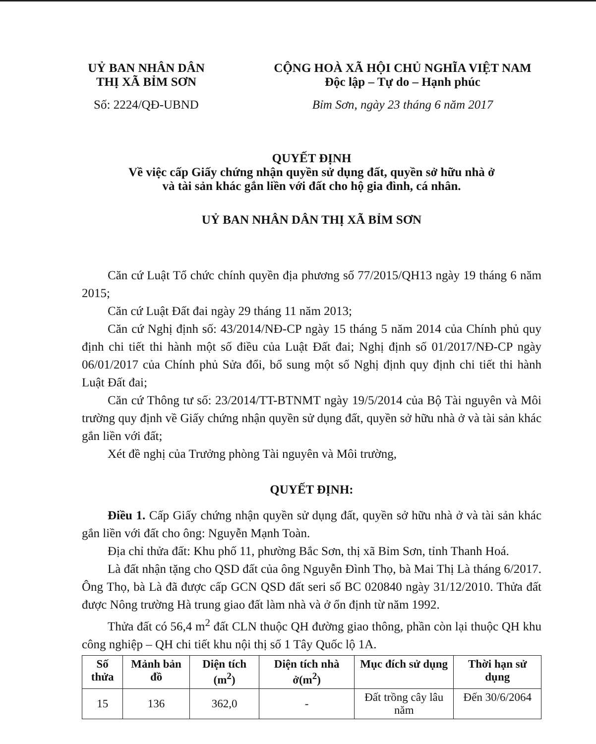UỶ BAN NHÂN DÂN
THỊ XÃ BỈM SƠN
Số: 2224/QĐ-UBND
CỘNG HOÀ XÃ HỘI CHỦ NGHĨA VIỆT NAM
Độc lập – Tự do – Hạnh phúc
Bỉm Sơn, ngày 23 tháng 6 năm 2017
QUYẾT ĐỊNH
Về việc cấp Giấy chứng nhận quyền sử dụng đất, quyền sở hữu nhà ở
và tài sản khác gắn liền với đất cho hộ gia đình, cá nhân.
UỶ BAN NHÂN DÂN THỊ XÃ BỈM SƠN
Căn cứ Luật Tổ chức chính quyền địa phương số 77/2015/QH13 ngày 19 tháng 6 năm 2015;
Căn cứ Luật Đất đai ngày 29 tháng 11 năm 2013;
Căn cứ Nghị định số: 43/2014/NĐ-CP ngày 15 tháng 5 năm 2014 của Chính phủ quy định chi tiết thi hành một số điều của Luật Đất đai; Nghị định số 01/2017/NĐ-CP ngày 06/01/2017 của Chính phủ Sửa đổi, bổ sung một số Nghị định quy định chi tiết thi hành Luật Đất đai;
Căn cứ Thông tư số: 23/2014/TT-BTNMT ngày 19/5/2014 của Bộ Tài nguyên và Môi trường quy định về Giấy chứng nhận quyền sử dụng đất, quyền sở hữu nhà ở và tài sản khác gắn liền với đất;
Xét đề nghị của Trưởng phòng Tài nguyên và Môi trường,
QUYẾT ĐỊNH:
Điều 1. Cấp Giấy chứng nhận quyền sử dụng đất, quyền sở hữu nhà ở và tài sản khác gắn liền với đất cho ông: Nguyễn Mạnh Toàn.
Địa chỉ thửa đất: Khu phố 11, phường Bắc Sơn, thị xã Bỉm Sơn, tỉnh Thanh Hoá.
Là đất nhận tặng cho QSD đất của ông Nguyễn Đình Thọ, bà Mai Thị Là tháng 6/2017. Ông Thọ, bà Là đã được cấp GCN QSD đất seri số BC 020840 ngày 31/12/2010. Thửa đất được Nông trường Hà trung giao đất làm nhà và ở ổn định từ năm 1992.
Thửa đất có 56,4 m<sup>2</sup> đất CLN thuộc QH đường giao thông, phần còn lại thuộc QH khu công nghiệp – QH chi tiết khu nội thị số 1 Tây Quốc lộ 1A.
| Số thửa | Mảnh bản đồ | Diện tích (m<sup>2</sup>) | Diện tích nhà ở(m<sup>2</sup>) | Mục đích sử dụng | Thời hạn sử dụng |
| --- | --- | --- | --- | --- | --- |
| 15 | 136 | 362,0 | - | Đất trồng cây lâu năm | Đến 30/6/2064 |